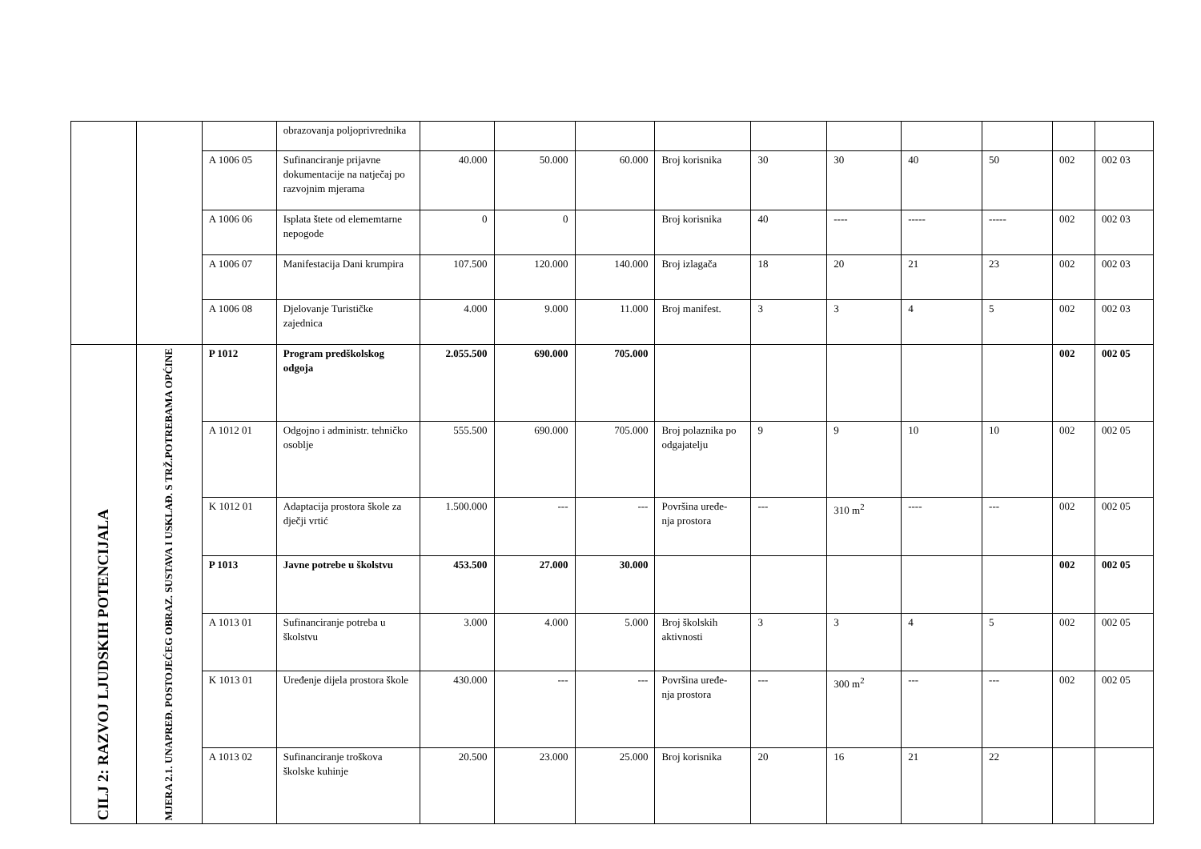| | | | obrazovanja poljoprivrednika | | | | | | | | | | |
| | | A 1006 05 | Sufinanciranje prijavne dokumentacije na natječaj po razvojnim mjerama | 40.000 | 50.000 | 60.000 | Broj korisnika | 30 | 30 | 40 | 50 | 002 | 002 03 |
| | | A 1006 06 | Isplata štete od elememtarne nepogode | 0 | 0 | | Broj korisnika | 40 | ---- | ----- | ----- | 002 | 002 03 |
| | | A 1006 07 | Manifestacija Dani krumpira | 107.500 | 120.000 | 140.000 | Broj izlagača | 18 | 20 | 21 | 23 | 002 | 002 03 |
| | | A 1006 08 | Djelovanje Turističke zajednica | 4.000 | 9.000 | 11.000 | Broj manifest. | 3 | 3 | 4 | 5 | 002 | 002 03 |
| CILJ 2: RAZVOJ LJUDSKIH POTENCIJALA | MJERA 2.1. UNAPREĐ. POSTOJEĆEG OBRAZ. SUSTAVA I USKLAĐ. S TRŽ.POTREBAMA OPĆINE | P 1012 | Program predškolskog odgoja | 2.055.500 | 690.000 | 705.000 | | | | | | 002 | 002 05 |
| | | A 1012 01 | Odgojno i administr. tehničko osoblje | 555.500 | 690.000 | 705.000 | Broj polaznika po odgajatelju | 9 | 9 | 10 | 10 | 002 | 002 05 |
| | | K 1012 01 | Adaptacija prostora škole za dječji vrtić | 1.500.000 | --- | --- | Površina uređe- nja prostora | --- | 310 m<sup>2</sup> | ---- | --- | 002 | 002 05 |
| | | P 1013 | Javne potrebe u školstvu | 453.500 | 27.000 | 30.000 | | | | | | 002 | 002 05 |
| | | A 1013 01 | Sufinanciranje potreba u školstvu | 3.000 | 4.000 | 5.000 | Broj školskih aktivnosti | 3 | 3 | 4 | 5 | 002 | 002 05 |
| | | K 1013 01 | Uređenje dijela prostora škole | 430.000 | --- | --- | Površina uređe- nja prostora | --- | 300 m<sup>2</sup> | --- | --- | 002 | 002 05 |
| | | A 1013 02 | Sufinanciranje troškova školske kuhinje | 20.500 | 23.000 | 25.000 | Broj korisnika | 20 | 16 | 21 | 22 | | |